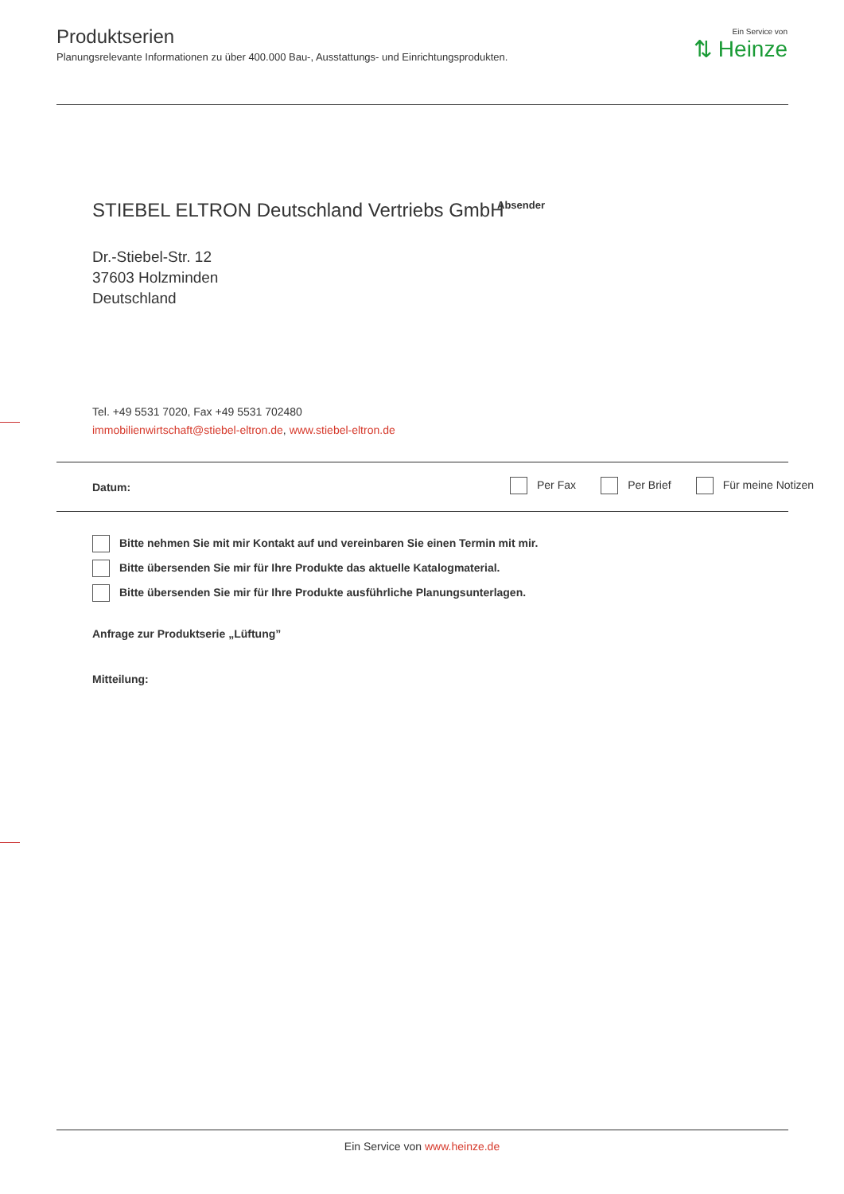Produktserien
Planungsrelevante Informationen zu über 400.000 Bau-, Ausstattungs- und Einrichtungsprodukten.
Ein Service von
⇅ Heinze
STIEBEL ELTRON Deutschland Vertriebs GmbH
Absender
Dr.-Stiebel-Str. 12
37603 Holzminden
Deutschland
Tel. +49 5531 7020, Fax +49 5531 702480
immobilienwirtschaft@stiebel-eltron.de, www.stiebel-eltron.de
Datum:
Per Fax Per Brief Für meine Notizen
Bitte nehmen Sie mit mir Kontakt auf und vereinbaren Sie einen Termin mit mir.
Bitte übersenden Sie mir für Ihre Produkte das aktuelle Katalogmaterial.
Bitte übersenden Sie mir für Ihre Produkte ausführliche Planungsunterlagen.
Anfrage zur Produktserie „Lüftung”
Mitteilung:
Ein Service von www.heinze.de